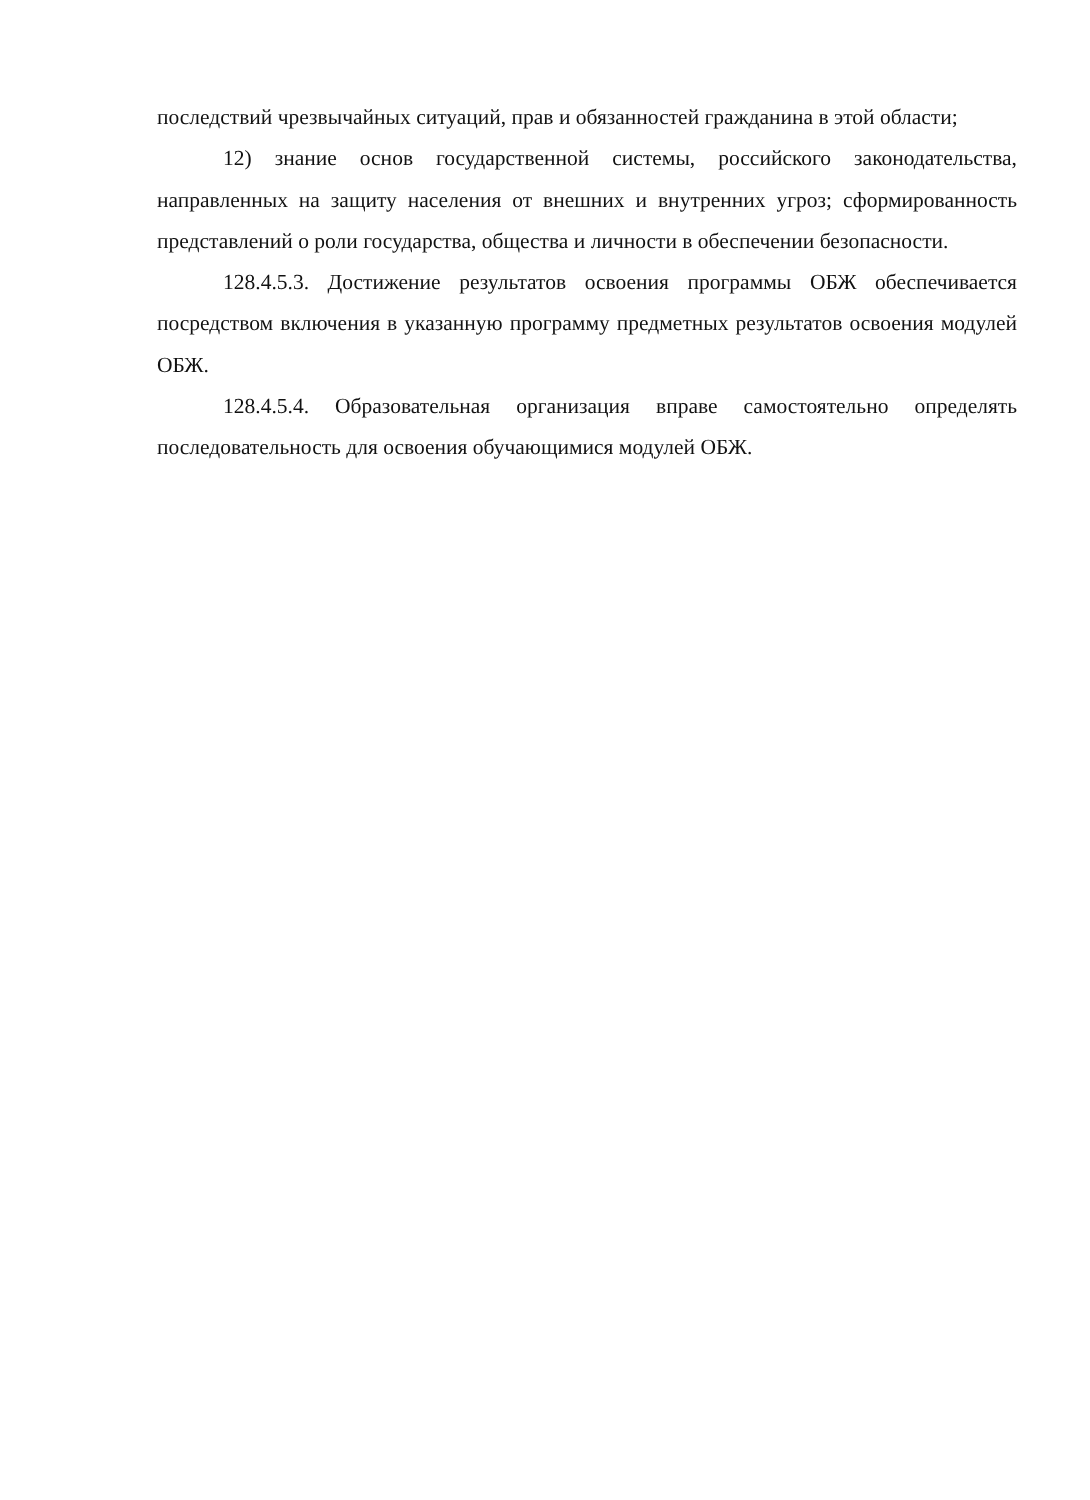последствий чрезвычайных ситуаций, прав и обязанностей гражданина в этой области;
12) знание основ государственной системы, российского законодательства, направленных на защиту населения от внешних и внутренних угроз; сформированность представлений о роли государства, общества и личности в обеспечении безопасности.
128.4.5.3. Достижение результатов освоения программы ОБЖ обеспечивается посредством включения в указанную программу предметных результатов освоения модулей ОБЖ.
128.4.5.4. Образовательная организация вправе самостоятельно определять последовательность для освоения обучающимися модулей ОБЖ.